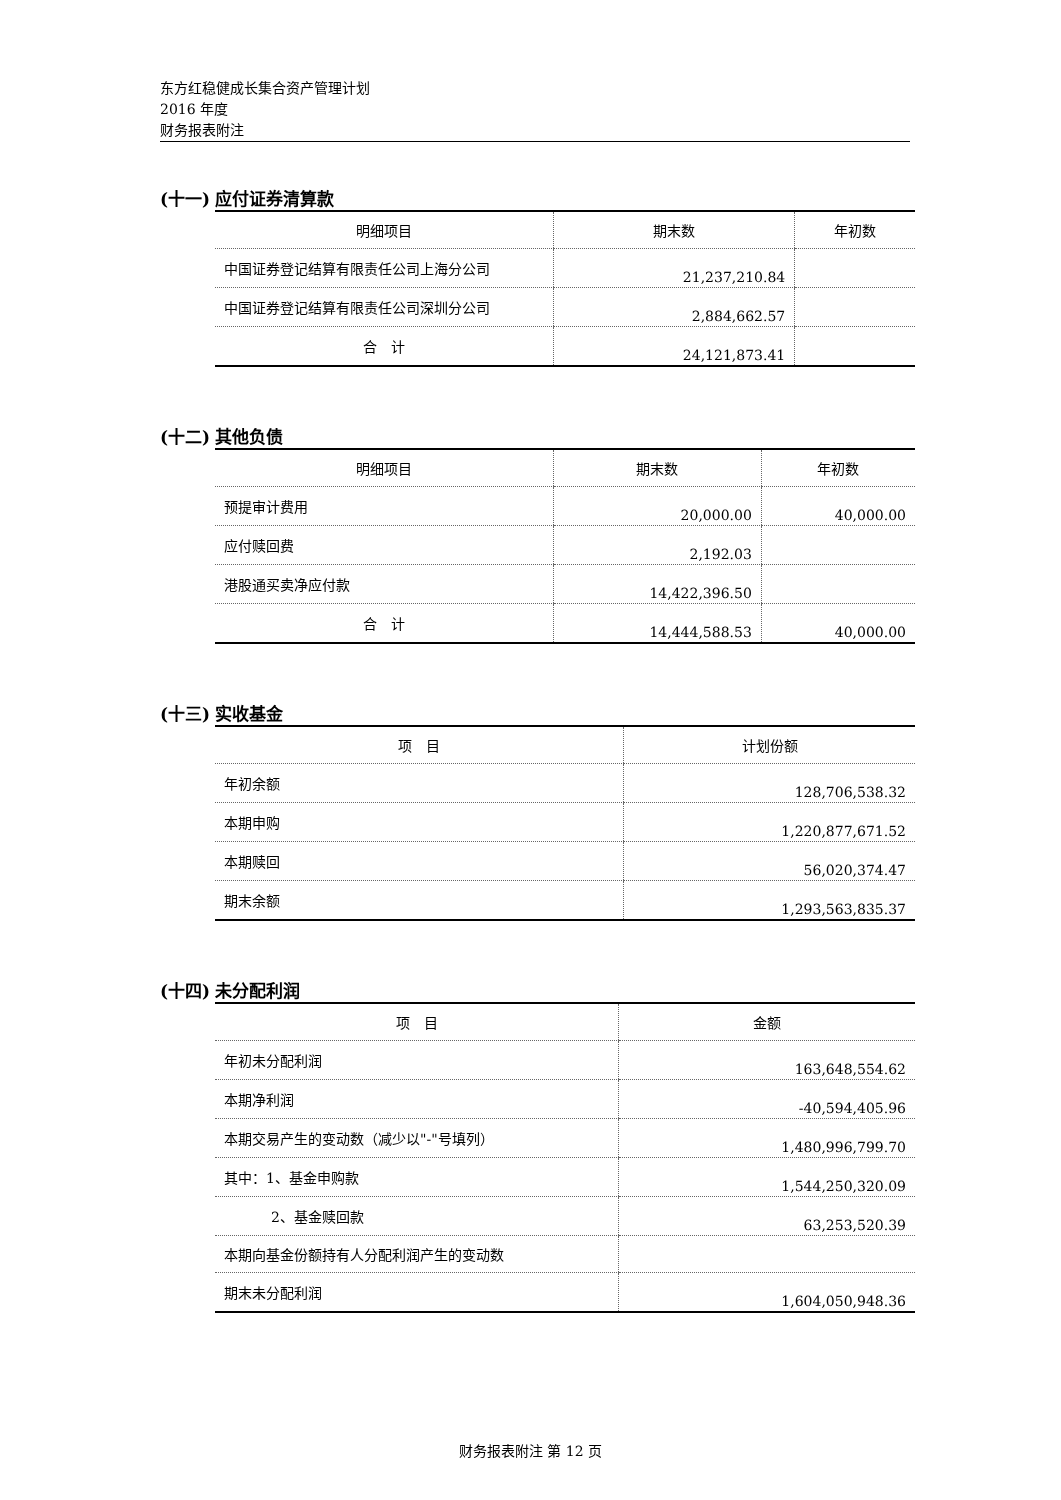东方红稳健成长集合资产管理计划
2016 年度
财务报表附注
(十一) 应付证券清算款
| 明细项目 | 期末数 | 年初数 |
| --- | --- | --- |
| 中国证券登记结算有限责任公司上海分公司 | 21,237,210.84 | |
| 中国证券登记结算有限责任公司深圳分公司 | 2,884,662.57 | |
| 合 计 | 24,121,873.41 | |
(十二) 其他负债
| 明细项目 | 期末数 | 年初数 |
| --- | --- | --- |
| 预提审计费用 | 20,000.00 | 40,000.00 |
| 应付赎回费 | 2,192.03 | |
| 港股通买卖净应付款 | 14,422,396.50 | |
| 合 计 | 14,444,588.53 | 40,000.00 |
(十三) 实收基金
| 项 目 | 计划份额 |
| --- | --- |
| 年初余额 | 128,706,538.32 |
| 本期申购 | 1,220,877,671.52 |
| 本期赎回 | 56,020,374.47 |
| 期末余额 | 1,293,563,835.37 |
(十四) 未分配利润
| 项 目 | 金额 |
| --- | --- |
| 年初未分配利润 | 163,648,554.62 |
| 本期净利润 | -40,594,405.96 |
| 本期交易产生的变动数（减少以"-"号填列） | 1,480,996,799.70 |
| 其中：1、基金申购款 | 1,544,250,320.09 |
| 2、基金赎回款 | 63,253,520.39 |
| 本期向基金份额持有人分配利润产生的变动数 | |
| 期末未分配利润 | 1,604,050,948.36 |
财务报表附注 第 12 页